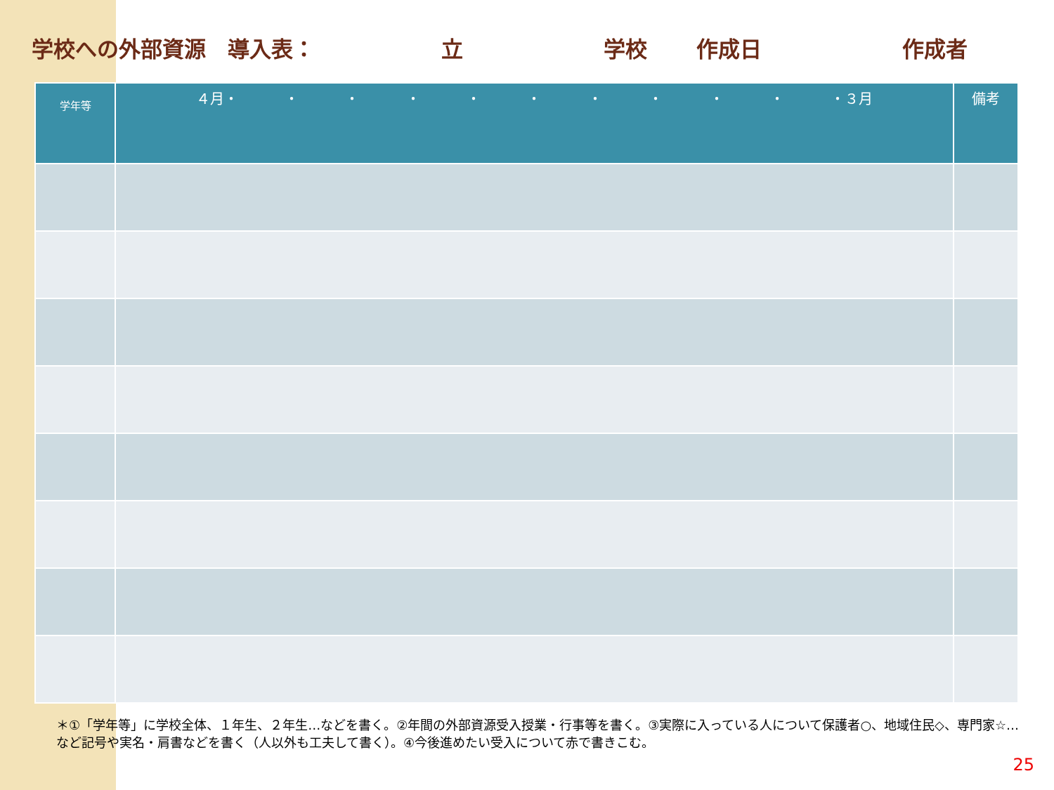学校への外部資源　導入表： 立 学校 作成日 作成者
| 学年等 | ４月・ ・ ・ ・ ・ ・ ・ ・ ・ ・ ・３月 | 備考 |
| --- | --- | --- |
＊①「学年等」に学校全体、１年生、２年生…などを書く。②年間の外部資源受入授業・行事等を書く。③実際に入っている人について保護者○、地域住民◇、専門家☆…など記号や実名・肩書などを書く（人以外も工夫して書く）。④今後進めたい受入について赤で書きこむ。
25